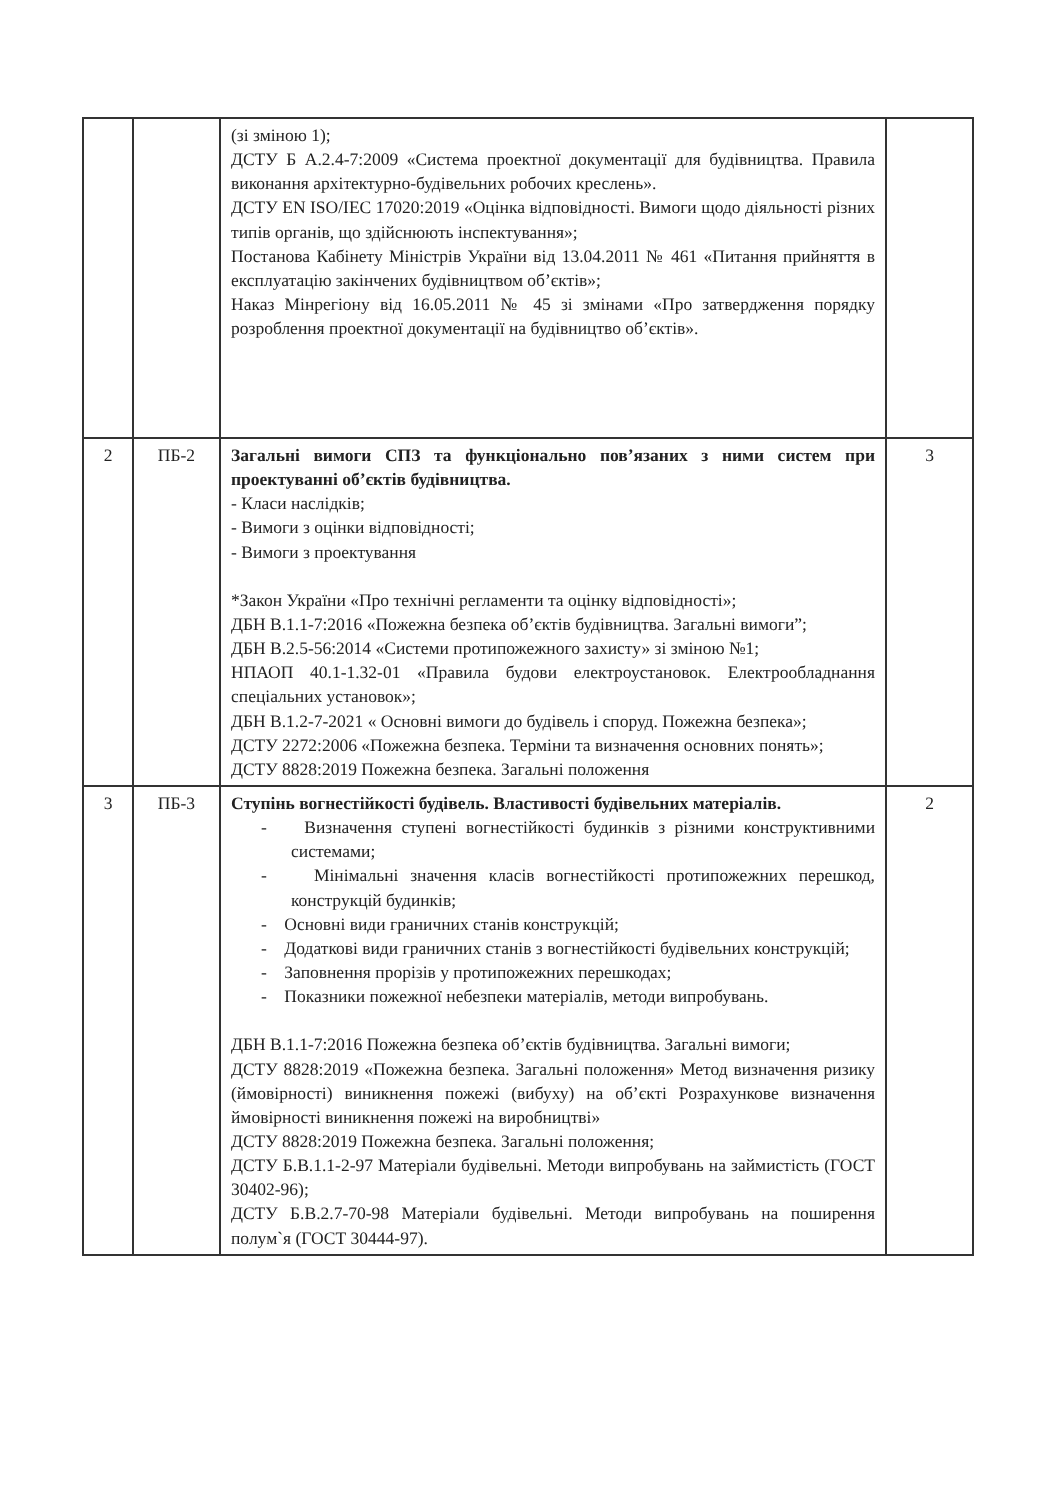| | | (зі зміною 1); ДСТУ Б А.2.4-7:2009 «Система проектної документації для будівництва. Правила виконання архітектурно-будівельних робочих креслень». ДСТУ EN ISO/IEC 17020:2019 «Оцінка відповідності. Вимоги щодо діяльності різних типів органів, що здійснюють інспектування»; Постанова Кабінету Міністрів України від 13.04.2011 № 461 «Питання прийняття в експлуатацію закінчених будівництвом об’єктів»; Наказ Мінрегіону від 16.05.2011 № 45 зі змінами «Про затвердження порядку розроблення проектної документації на будівництво об’єктів». | |
| 2 | ПБ-2 | Загальні вимоги СПЗ та функціонально пов’язаних з ними систем при проектуванні об’єктів будівництва. - Класи наслідків; - Вимоги з оцінки відповідності; - Вимоги з проектування *Закон України «Про технічні регламенти та оцінку відповідності»; ДБН В.1.1-7:2016 «Пожежна безпека об’єктів будівництва. Загальні вимоги”; ДБН В.2.5-56:2014 «Системи протипожежного захисту» зі зміною №1; НПАОП 40.1-1.32-01 «Правила будови електроустановок. Електрообладнання спеціальних установок»; ДБН В.1.2-7-2021 « Основні вимоги до будівель і споруд. Пожежна безпека»; ДСТУ 2272:2006 «Пожежна безпека. Терміни та визначення основних понять»; ДСТУ 8828:2019 Пожежна безпека. Загальні положення | 3 |
| 3 | ПБ-3 | Ступінь вогнестійкості будівель. Властивості будівельних матеріалів. - Визначення ступені вогнестійкості будинків з різними конструктивними системами; - Мінімальні значення класів вогнестійкості протипожежних перешкод, конструкцій будинків; - Основні види граничних станів конструкцій; - Додаткові види граничних станів з вогнестійкості будівельних конструкцій; - Заповнення прорізів у протипожежних перешкодах; - Показники пожежної небезпеки матеріалів, методи випробувань. ДБН В.1.1-7:2016 Пожежна безпека об’єктів будівництва. Загальні вимоги; ДСТУ 8828:2019 «Пожежна безпека. Загальні положення» Метод визначення ризику (ймовірності) виникнення пожежі (вибуху) на об’єкті Розрахункове визначення ймовірності виникнення пожежі на виробництві» ДСТУ 8828:2019 Пожежна безпека. Загальні положення; ДСТУ Б.В.1.1-2-97 Матеріали будівельні. Методи випробувань на займистість (ГОСТ 30402-96); ДСТУ Б.В.2.7-70-98 Матеріали будівельні. Методи випробувань на поширення полум`я (ГОСТ 30444-97). | 2 |